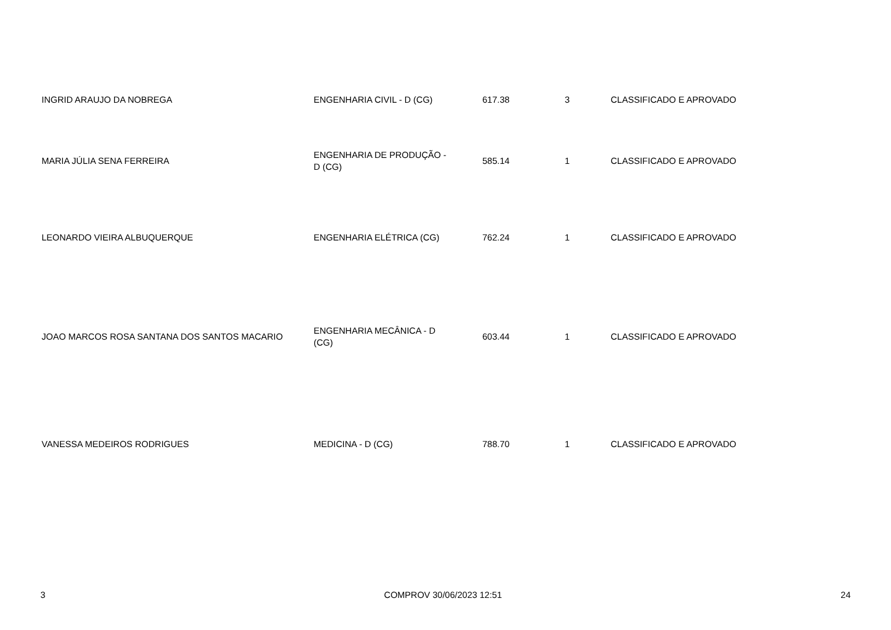| INGRID ARAUJO DA NOBREGA | ENGENHARIA CIVIL - D (CG) | 617.38 | 3 | CLASSIFICADO E APROVADO |
| MARIA JÚLIA SENA FERREIRA | ENGENHARIA DE PRODUÇÃO - D (CG) | 585.14 | 1 | CLASSIFICADO E APROVADO |
| LEONARDO VIEIRA ALBUQUERQUE | ENGENHARIA ELÉTRICA (CG) | 762.24 | 1 | CLASSIFICADO E APROVADO |
| JOAO MARCOS ROSA SANTANA DOS SANTOS MACARIO | ENGENHARIA MECÂNICA - D (CG) | 603.44 | 1 | CLASSIFICADO E APROVADO |
| VANESSA MEDEIROS RODRIGUES | MEDICINA - D (CG) | 788.70 | 1 | CLASSIFICADO E APROVADO |
3 COMPROV 30/06/2023 12:51 24